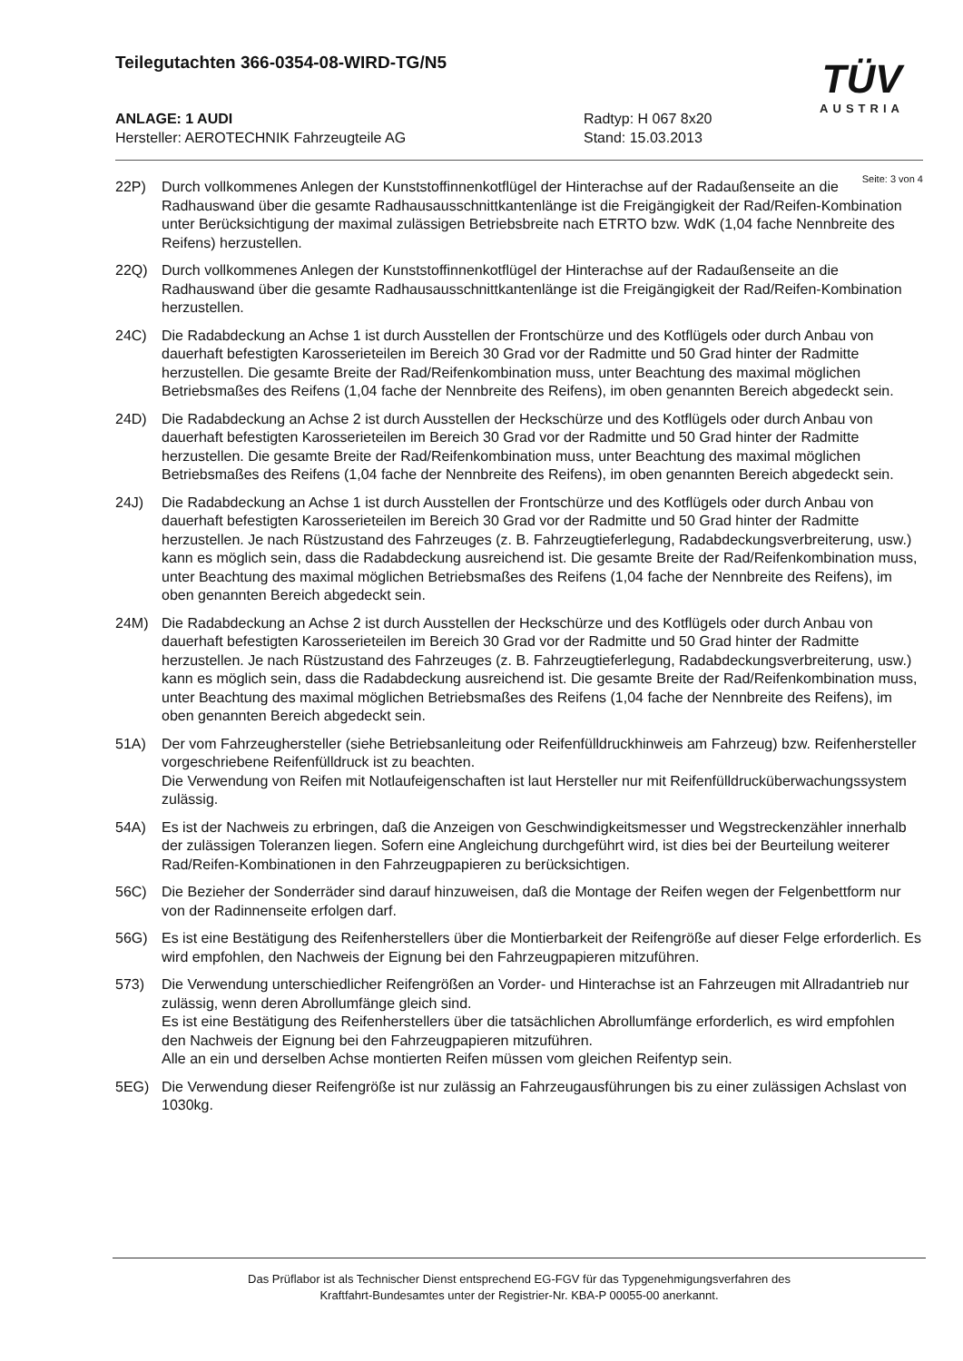Teilegutachten 366-0354-08-WIRD-TG/N5
TÜV
AUSTRIA
ANLAGE: 1 AUDI Radtyp: H 067 8x20
Hersteller: AEROTECHNIK Fahrzeugteile AG Stand: 15.03.2013
Seite: 3 von 4
22P) Durch vollkommenes Anlegen der Kunststoffinnenkotflügel der Hinterachse auf der Radaußenseite an die Radhauswand über die gesamte Radhausausschnittkantenlänge ist die Freigängigkeit der Rad/Reifen-Kombination unter Berücksichtigung der maximal zulässigen Betriebsbreite nach ETRTO bzw. WdK (1,04 fache Nennbreite des Reifens) herzustellen.
22Q) Durch vollkommenes Anlegen der Kunststoffinnenkotflügel der Hinterachse auf der Radaußenseite an die Radhauswand über die gesamte Radhausausschnittkantenlänge ist die Freigängigkeit der Rad/Reifen-Kombination herzustellen.
24C) Die Radabdeckung an Achse 1 ist durch Ausstellen der Frontschürze und des Kotflügels oder durch Anbau von dauerhaft befestigten Karosserieteilen im Bereich 30 Grad vor der Radmitte und 50 Grad hinter der Radmitte herzustellen. Die gesamte Breite der Rad/Reifenkombination muss, unter Beachtung des maximal möglichen Betriebsmaßes des Reifens (1,04 fache der Nennbreite des Reifens), im oben genannten Bereich abgedeckt sein.
24D) Die Radabdeckung an Achse 2 ist durch Ausstellen der Heckschürze und des Kotflügels oder durch Anbau von dauerhaft befestigten Karosserieteilen im Bereich 30 Grad vor der Radmitte und 50 Grad hinter der Radmitte herzustellen. Die gesamte Breite der Rad/Reifenkombination muss, unter Beachtung des maximal möglichen Betriebsmaßes des Reifens (1,04 fache der Nennbreite des Reifens), im oben genannten Bereich abgedeckt sein.
24J) Die Radabdeckung an Achse 1 ist durch Ausstellen der Frontschürze und des Kotflügels oder durch Anbau von dauerhaft befestigten Karosserieteilen im Bereich 30 Grad vor der Radmitte und 50 Grad hinter der Radmitte herzustellen. Je nach Rüstzustand des Fahrzeuges (z. B. Fahrzeugtieferlegung, Radabdeckungsverbreiterung, usw.) kann es möglich sein, dass die Radabdeckung ausreichend ist. Die gesamte Breite der Rad/Reifenkombination muss, unter Beachtung des maximal möglichen Betriebsmaßes des Reifens (1,04 fache der Nennbreite des Reifens), im oben genannten Bereich abgedeckt sein.
24M) Die Radabdeckung an Achse 2 ist durch Ausstellen der Heckschürze und des Kotflügels oder durch Anbau von dauerhaft befestigten Karosserieteilen im Bereich 30 Grad vor der Radmitte und 50 Grad hinter der Radmitte herzustellen. Je nach Rüstzustand des Fahrzeuges (z. B. Fahrzeugtieferlegung, Radabdeckungsverbreiterung, usw.) kann es möglich sein, dass die Radabdeckung ausreichend ist. Die gesamte Breite der Rad/Reifenkombination muss, unter Beachtung des maximal möglichen Betriebsmaßes des Reifens (1,04 fache der Nennbreite des Reifens), im oben genannten Bereich abgedeckt sein.
51A) Der vom Fahrzeughersteller (siehe Betriebsanleitung oder Reifenfülldruckhinweis am Fahrzeug) bzw. Reifenhersteller vorgeschriebene Reifenfülldruck ist zu beachten.
Die Verwendung von Reifen mit Notlaufeigenschaften ist laut Hersteller nur mit Reifenfülldrucküberwachungssystem zulässig.
54A) Es ist der Nachweis zu erbringen, daß die Anzeigen von Geschwindigkeitsmesser und Wegstreckenzähler innerhalb der zulässigen Toleranzen liegen. Sofern eine Angleichung durchgeführt wird, ist dies bei der Beurteilung weiterer Rad/Reifen-Kombinationen in den Fahrzeugpapieren zu berücksichtigen.
56C) Die Bezieher der Sonderräder sind darauf hinzuweisen, daß die Montage der Reifen wegen der Felgenbettform nur von der Radinnenseite erfolgen darf.
56G) Es ist eine Bestätigung des Reifenherstellers über die Montierbarkeit der Reifengröße auf dieser Felge erforderlich. Es wird empfohlen, den Nachweis der Eignung bei den Fahrzeugpapieren mitzuführen.
573) Die Verwendung unterschiedlicher Reifengrößen an Vorder- und Hinterachse ist an Fahrzeugen mit Allradantrieb nur zulässig, wenn deren Abrollumfänge gleich sind.
Es ist eine Bestätigung des Reifenherstellers über die tatsächlichen Abrollumfänge erforderlich, es wird empfohlen den Nachweis der Eignung bei den Fahrzeugpapieren mitzuführen.
Alle an ein und derselben Achse montierten Reifen müssen vom gleichen Reifentyp sein.
5EG) Die Verwendung dieser Reifengröße ist nur zulässig an Fahrzeugausführungen bis zu einer zulässigen Achslast von 1030kg.
Das Prüflabor ist als Technischer Dienst entsprechend EG-FGV für das Typgenehmigungsverfahren des
Kraftfahrt-Bundesamtes unter der Registrier-Nr. KBA-P 00055-00 anerkannt.